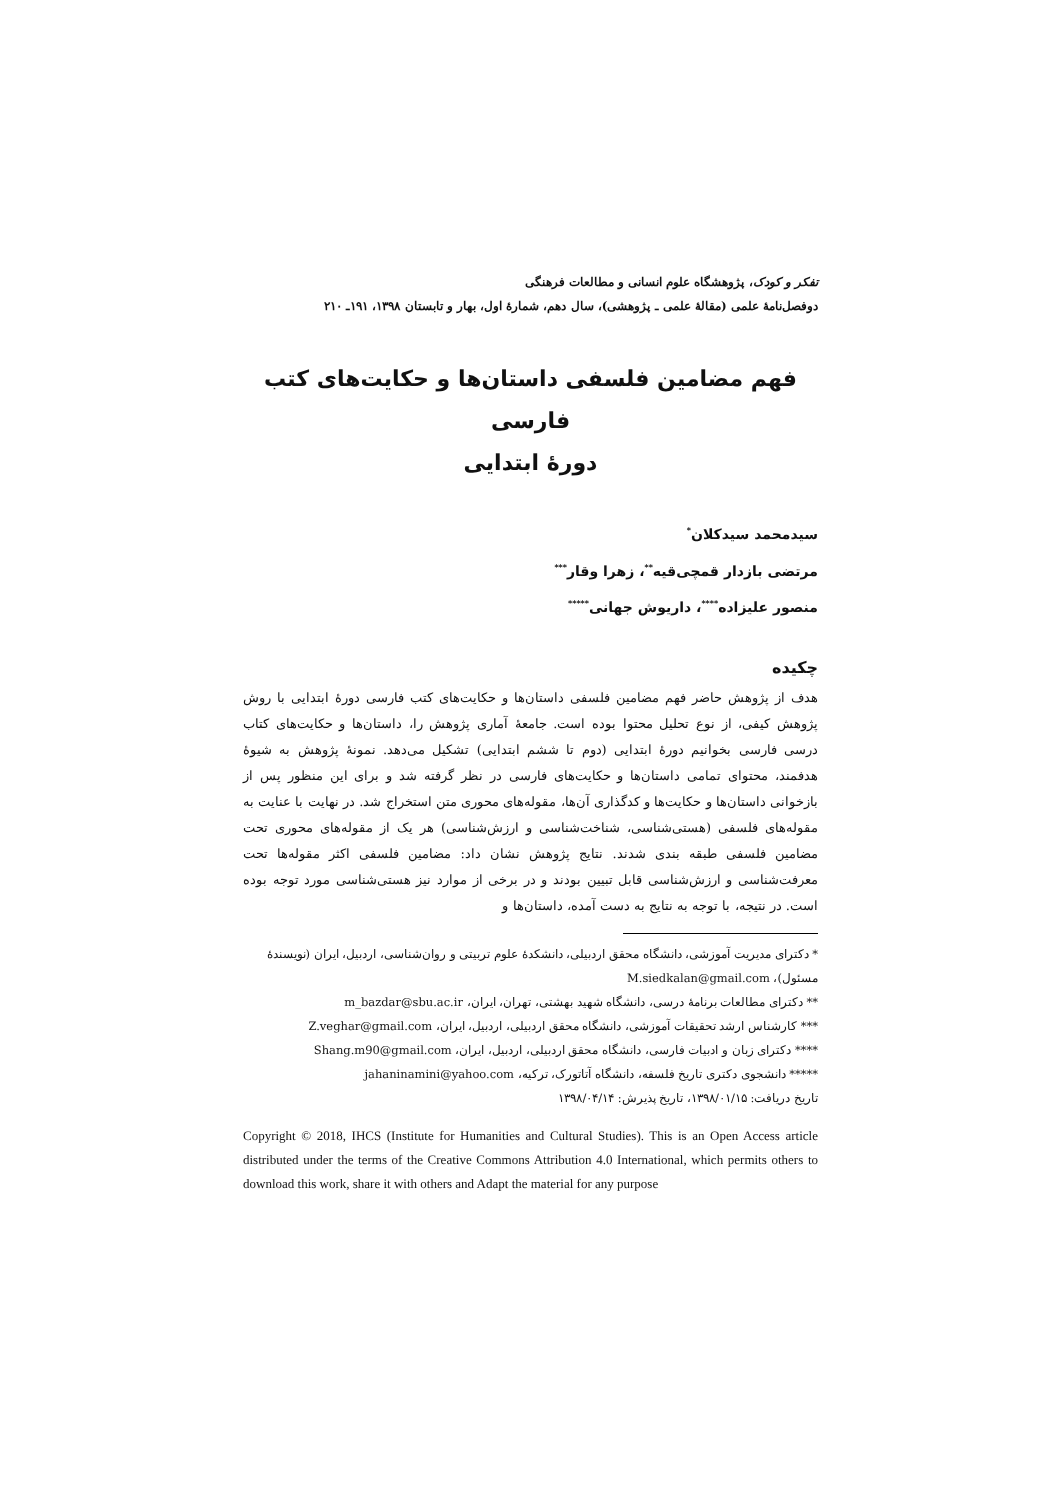تفکر و کودک، پژوهشگاه علوم انسانی و مطالعات فرهنگی
دوفصل‌نامهٔ علمی (مقالهٔ علمی ـ پژوهشی)، سال دهم، شمارهٔ اول، بهار و تابستان ۱۳۹۸، ۱۹۱ـ ۲۱۰
فهم مضامین فلسفی داستان‌ها و حکایت‌های کتب فارسی
دورهٔ ابتدایی
سیدمحمد سیدکلان<sup>*</sup>
مرتضی بازدار قمچی‌قیه<sup>**</sup>، زهرا وقار<sup>***</sup>
منصور علیزاده<sup>****</sup>، داریوش جهانی<sup>*****</sup>
چکیده
هدف از پژوهش حاضر فهم مضامین فلسفی داستان‌ها و حکایت‌های کتب فارسی دورهٔ ابتدایی با روش پژوهش کیفی، از نوع تحلیل محتوا بوده است. جامعهٔ آماری پژوهش را، داستان‌ها و حکایت‌های کتاب درسی فارسی بخوانیم دورهٔ ابتدایی (دوم تا ششم ابتدایی) تشکیل می‌دهد. نمونهٔ پژوهش به شیوهٔ هدفمند، محتوای تمامی داستان‌ها و حکایت‌های فارسی در نظر گرفته شد و برای این منظور پس از بازخوانی داستان‌ها و حکایت‌ها و کدگذاری آن‌ها، مقوله‌های محوری متن استخراج شد. در نهایت با عنایت به مقوله‌های فلسفی (هستی‌شناسی، شناخت‌شناسی و ارزش‌شناسی) هر یک از مقوله‌های محوری تحت مضامین فلسفی طبقه بندی شدند. نتایج پژوهش نشان داد: مضامین فلسفی اکثر مقوله‌ها تحت معرفت‌شناسی و ارزش‌شناسی قابل تبیین بودند و در برخی از موارد نیز هستی‌شناسی مورد توجه بوده است. در نتیجه، با توجه به نتایج به دست آمده، داستان‌ها و
* دکترای مدیریت آموزشی، دانشگاه محقق اردبیلی، دانشکدهٔ علوم تربیتی و روان‌شناسی، اردبیل، ایران (نویسندهٔ مسئول)، M.siedkalan@gmail.com
** دکترای مطالعات برنامهٔ درسی، دانشگاه شهید بهشتی، تهران، ایران، m_bazdar@sbu.ac.ir
*** کارشناس ارشد تحقیقات آموزشی، دانشگاه محقق اردبیلی، اردبیل، ایران، Z.veghar@gmail.com
**** دکترای زبان و ادبیات فارسی، دانشگاه محقق اردبیلی، اردبیل، ایران، Shang.m90@gmail.com
***** دانشجوی دکتری تاریخ فلسفه، دانشگاه آتاتورک، ترکیه، jahaninamini@yahoo.com
تاریخ دریافت: ۱۳۹۸/۰۱/۱۵، تاریخ پذیرش: ۱۳۹۸/۰۴/۱۴
Copyright © 2018, IHCS (Institute for Humanities and Cultural Studies). This is an Open Access article distributed under the terms of the Creative Commons Attribution 4.0 International, which permits others to download this work, share it with others and Adapt the material for any purpose